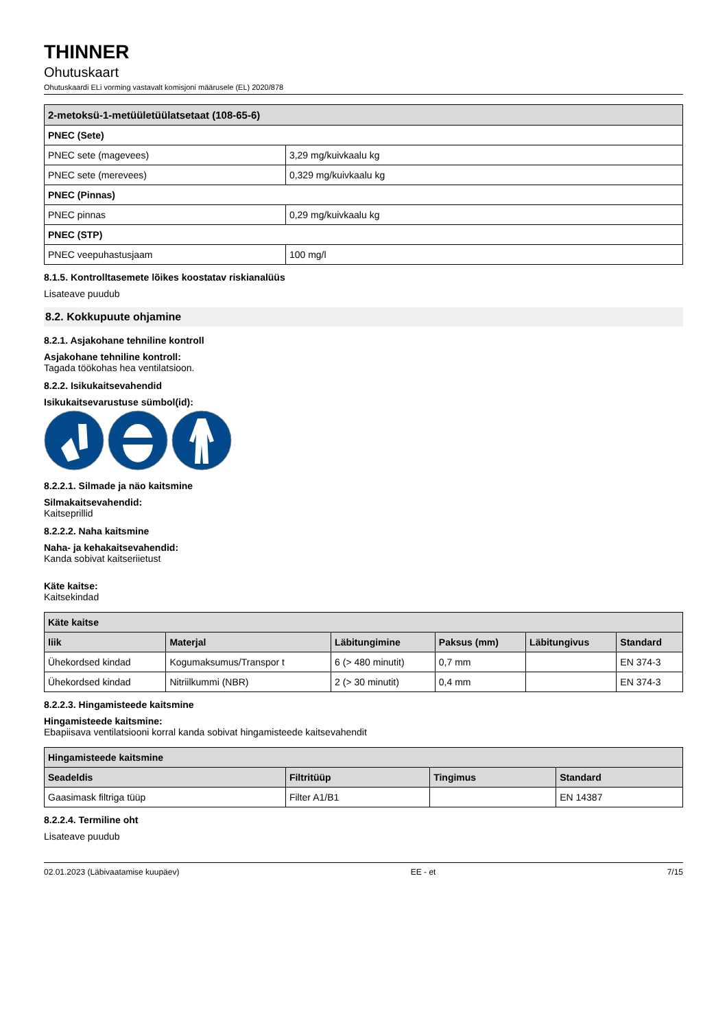THINNER
Ohutuskaart
Ohutuskaardi ELi vorming vastavalt komisjoni määrusele (EL) 2020/878
| 2-metoksü-1-metüületüülatsetaat (108-65-6) | |
| --- | --- |
| PNEC (Sete) | |
| PNEC sete (magevees) | 3,29 mg/kuivkaalu kg |
| PNEC sete (merevees) | 0,329 mg/kuivkaalu kg |
| PNEC (Pinnas) | |
| PNEC pinnas | 0,29 mg/kuivkaalu kg |
| PNEC (STP) | |
| PNEC veepuhastusjaam | 100 mg/l |
8.1.5. Kontrolltasemete lõikes koostatav riskianalüüs
Lisateave puudub
8.2. Kokkupuute ohjamine
8.2.1. Asjakohane tehniline kontroll
Asjakohane tehniline kontroll:
Tagada töökohas hea ventilatsioon.
8.2.2. Isikukaitsevahendid
Isikukaitsevarustuse sümbol(id):
8.2.2.1. Silmade ja näo kaitsmine
Silmakaitsevahendid:
Kaitseprillid
8.2.2.2. Naha kaitsmine
Naha- ja kehakaitsevahendid:
Kanda sobivat kaitseriietust
Käte kaitse:
Kaitsekindad
| Käte kaitse | | | | | |
| --- | --- | --- | --- | --- | --- |
| liik | Materjal | Läbitungimine | Paksus (mm) | Läbitungivus | Standard |
| Ühekordsed kindad | Kogumaksumus/Transpor t | 6 (> 480 minutit) | 0,7 mm | | EN 374-3 |
| Ühekordsed kindad | Nitriilkummi (NBR) | 2 (> 30 minutit) | 0,4 mm | | EN 374-3 |
8.2.2.3. Hingamisteede kaitsmine
Hingamisteede kaitsmine:
Ebapiisava ventilatsiooni korral kanda sobivat hingamisteede kaitsevahendit
| Hingamisteede kaitsmine | | | |
| --- | --- | --- | --- |
| Seadeldis | Filtritüüp | Tingimus | Standard |
| Gaasimask filtriga tüüp | Filter A1/B1 | | EN 14387 |
8.2.2.4. Termiline oht
Lisateave puudub
02.01.2023 (Läbivaatamise kuupäev) EE - et 7/15